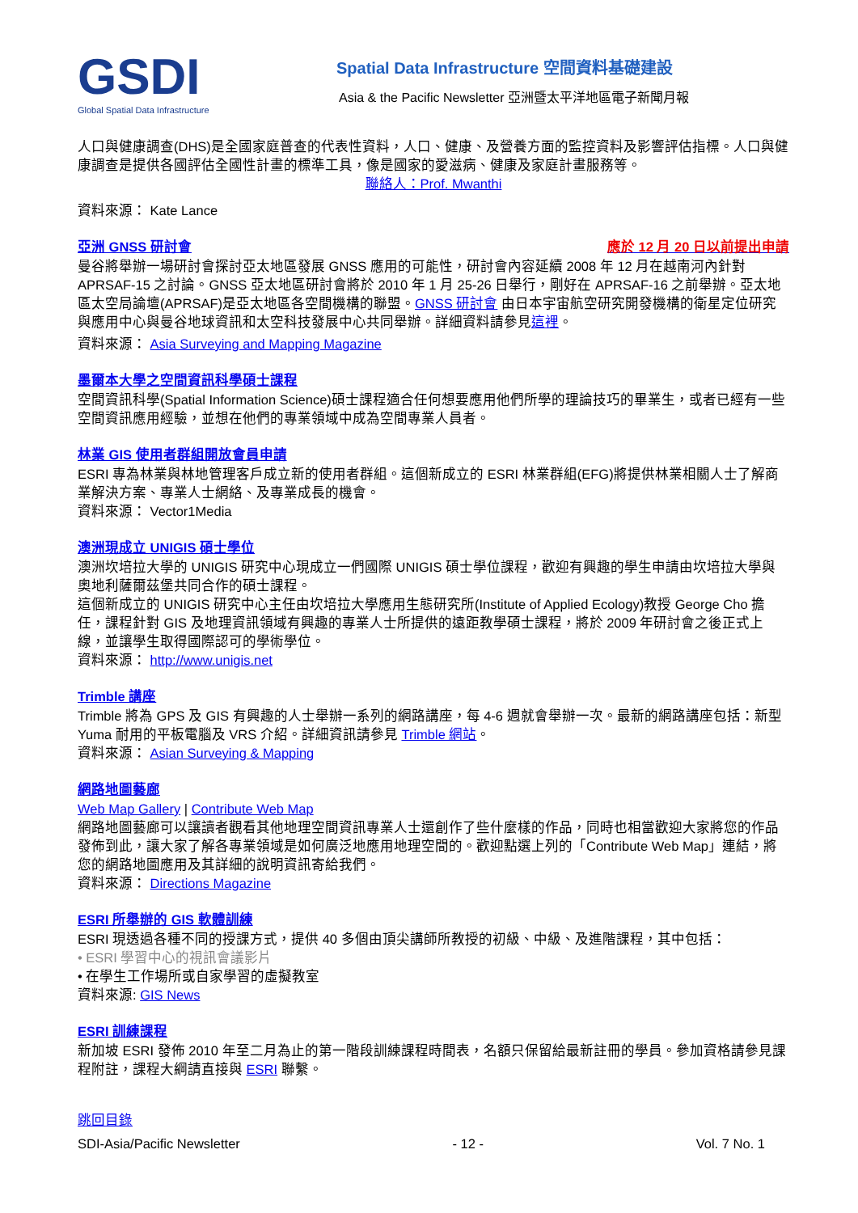GSDI
Global Spatial Data Infrastructure
Spatial Data Infrastructure 空間資料基礎建設
Asia & the Pacific Newsletter 亞洲暨太平洋地區電子新聞月報
人口與健康調查(DHS)是全國家庭普查的代表性資料，人口、健康、及營養方面的監控資料及影響評估指標。人口與健康調查是提供各國評估全國性計畫的標準工具，像是國家的愛滋病、健康及家庭計畫服務等。
聯絡人：Prof. Mwanthi
資料來源： Kate Lance
亞洲 GNSS 研討會 應於 12 月 20 日以前提出申請
曼谷將舉辦一場研討會探討亞太地區發展 GNSS 應用的可能性，研討會內容延續 2008 年 12 月在越南河內針對 APRSAF-15 之討論。GNSS 亞太地區研討會將於 2010 年 1 月 25-26 日舉行，剛好在 APRSAF-16 之前舉辦。亞太地區太空局論壇(APRSAF)是亞太地區各空間機構的聯盟。GNSS 研討會 由日本宇宙航空研究開發機構的衛星定位研究與應用中心與曼谷地球資訊和太空科技發展中心共同舉辦。詳細資料請參見這裡。
資料來源： Asia Surveying and Mapping Magazine
墨爾本大學之空間資訊科學碩士課程
空間資訊科學(Spatial Information Science)碩士課程適合任何想要應用他們所學的理論技巧的畢業生，或者已經有一些空間資訊應用經驗，並想在他們的專業領域中成為空間專業人員者。
林業 GIS 使用者群組開放會員申請
ESRI 專為林業與林地管理客戶成立新的使用者群組。這個新成立的 ESRI 林業群組(EFG)將提供林業相關人士了解商業解決方案、專業人士網絡、及專業成長的機會。
資料來源： Vector1Media
澳洲現成立 UNIGIS 碩士學位
澳洲坎培拉大學的 UNIGIS 研究中心現成立一們國際 UNIGIS 碩士學位課程，歡迎有興趣的學生申請由坎培拉大學與奧地利薩爾茲堡共同合作的碩士課程。
這個新成立的 UNIGIS 研究中心主任由坎培拉大學應用生態研究所(Institute of Applied Ecology)教授 George Cho 擔任，課程針對 GIS 及地理資訊領域有興趣的專業人士所提供的遠距教學碩士課程，將於 2009 年研討會之後正式上線，並讓學生取得國際認可的學術學位。
資料來源： http://www.unigis.net
Trimble 講座
Trimble 將為 GPS 及 GIS 有興趣的人士舉辦一系列的網路講座，每 4-6 週就會舉辦一次。最新的網路講座包括：新型 Yuma 耐用的平板電腦及 VRS 介紹。詳細資訊請參見 Trimble 網站。
資料來源： Asian Surveying & Mapping
網路地圖藝廊
Web Map Gallery | Contribute Web Map
網路地圖藝廊可以讓讀者觀看其他地理空間資訊專業人士還創作了些什麼樣的作品，同時也相當歡迎大家將您的作品發佈到此，讓大家了解各專業領域是如何廣泛地應用地理空間的。歡迎點選上列的「Contribute Web Map」連結，將您的網路地圖應用及其詳細的說明資訊寄給我們。
資料來源： Directions Magazine
ESRI 所舉辦的 GIS 軟體訓練
ESRI 現透過各種不同的授課方式，提供 40 多個由頂尖講師所教授的初級、中級、及進階課程，其中包括：
• ESRI 學習中心的視訊會議影片
• 在學生工作場所或自家學習的虛擬教室
資料來源: GIS News
ESRI 訓練課程
新加坡 ESRI 發佈 2010 年至二月為止的第一階段訓練課程時間表，名額只保留給最新註冊的學員。參加資格請參見課程附註，課程大綱請直接與 ESRI 聯繫。
跳回目錄
SDI-Asia/Pacific Newsletter - 12 - Vol. 7 No. 1